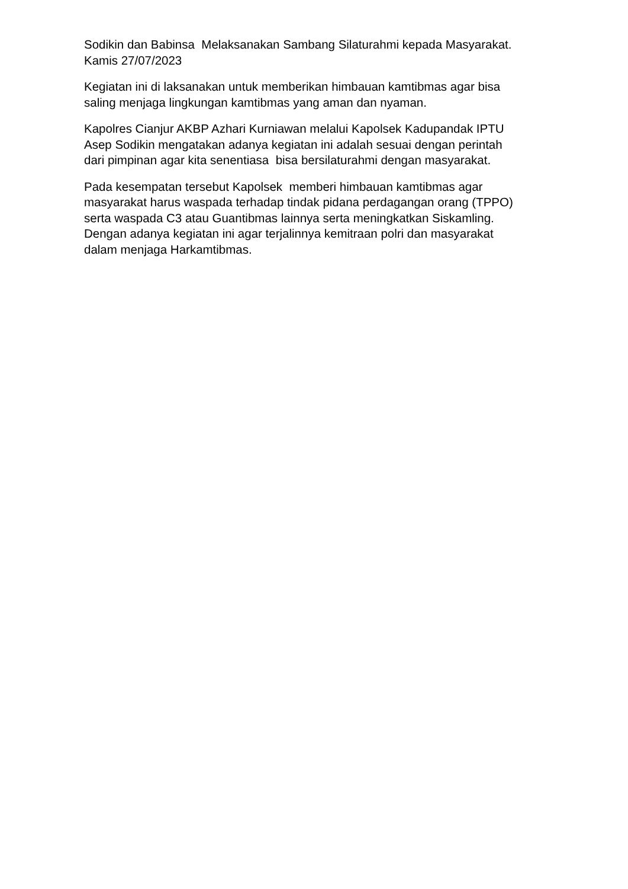Sodikin dan Babinsa Melaksanakan Sambang Silaturahmi kepada Masyarakat. Kamis 27/07/2023
Kegiatan ini di laksanakan untuk memberikan himbauan kamtibmas agar bisa saling menjaga lingkungan kamtibmas yang aman dan nyaman.
Kapolres Cianjur AKBP Azhari Kurniawan melalui Kapolsek Kadupandak IPTU Asep Sodikin mengatakan adanya kegiatan ini adalah sesuai dengan perintah dari pimpinan agar kita senentiasa bisa bersilaturahmi dengan masyarakat.
Pada kesempatan tersebut Kapolsek memberi himbauan kamtibmas agar masyarakat harus waspada terhadap tindak pidana perdagangan orang (TPPO) serta waspada C3 atau Guantibmas lainnya serta meningkatkan Siskamling. Dengan adanya kegiatan ini agar terjalinnya kemitraan polri dan masyarakat dalam menjaga Harkamtibmas.